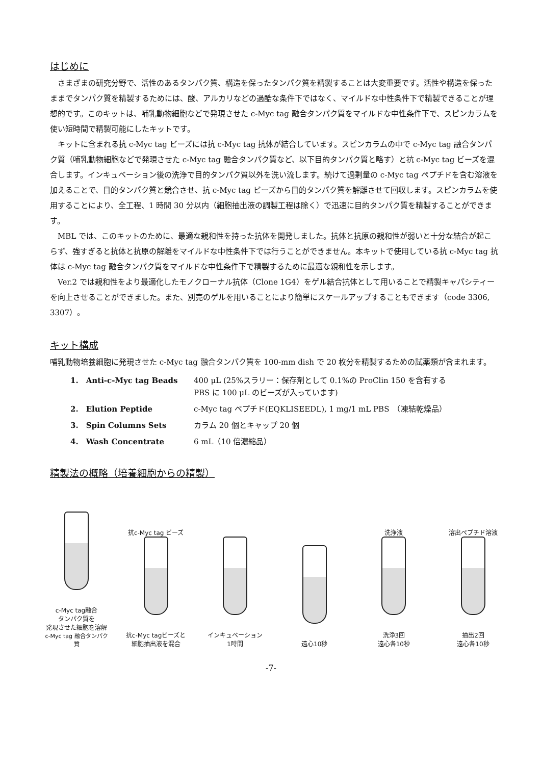はじめに
さまざまの研究分野で、活性のあるタンパク質、構造を保ったタンパク質を精製することは大変重要です。活性や構造を保ったままでタンパク質を精製するためには、酸、アルカリなどの過酷な条件下ではなく、マイルドな中性条件下で精製できることが理想的です。このキットは、哺乳動物細胞などで発現させた c-Myc tag 融合タンパク質をマイルドな中性条件下で、スピンカラムを使い短時間で精製可能にしたキットです。
キットに含まれる抗 c-Myc tag ビーズには抗 c-Myc tag 抗体が結合しています。スピンカラムの中で c-Myc tag 融合タンパク質（哺乳動物細胞などで発現させた c-Myc tag 融合タンパク質など、以下目的タンパク質と略す）と抗 c-Myc tag ビーズを混合します。インキュベーション後の洗浄で目的タンパク質以外を洗い流します。続けて過剰量の c-Myc tag ペプチドを含む溶液を加えることで、目的タンパク質と競合させ、抗 c-Myc tag ビーズから目的タンパク質を解離させて回収します。スピンカラムを使用することにより、全工程、1 時間 30 分以内（細胞抽出液の調製工程は除く）で迅速に目的タンパク質を精製することができます。
MBL では、このキットのために、最適な親和性を持った抗体を開発しました。抗体と抗原の親和性が弱いと十分な結合が起こらず、強すぎると抗体と抗原の解離をマイルドな中性条件下では行うことができません。本キットで使用している抗 c-Myc tag 抗体は c-Myc tag 融合タンパク質をマイルドな中性条件下で精製するために最適な親和性を示します。
Ver.2 では親和性をより最適化したモノクローナル抗体（Clone 1G4）をゲル結合抗体として用いることで精製キャパシティーを向上させることができました。また、別売のゲルを用いることにより簡単にスケールアップすることもできます（code 3306, 3307）。
キット構成
哺乳動物培養細胞に発現させた c-Myc tag 融合タンパク質を 100-mm dish で 20 枚分を精製するための試薬類が含まれます。
| 1. Anti-c-Myc tag Beads | 400 μL (25%スラリー：保存剤として 0.1%の ProClin 150 を含有する PBS に 100 μL のビーズが入っています) |
| 2. Elution Peptide | c-Myc tag ペプチド(EQKLISEEDL), 1 mg/1 mL PBS （凍結乾燥品） |
| 3. Spin Columns Sets | カラム 20 個とキャップ 20 個 |
| 4. Wash Concentrate | 6 mL（10 倍濃縮品） |
精製法の概略（培養細胞からの精製）
c-Myc tag融合
タンパク質を
発現させた細胞を溶解
c-Myc tag 融合タンパク質
抗c-Myc tag ビーズ
抗c-Myc tagビーズと
細胞抽出液を混合
インキュベーション
1時間
遠心10秒 洗浄液
洗浄3回
遠心各10秒
溶出ペプチド溶液
抽出2回
遠心各10秒
-7-